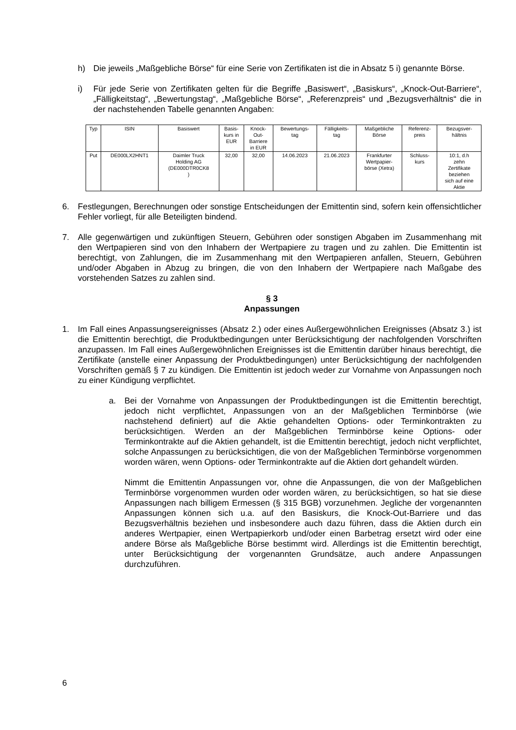h) Die jeweils „Maßgebliche Börse“ für eine Serie von Zertifikaten ist die in Absatz 5 i) genannte Börse.
i) Für jede Serie von Zertifikaten gelten für die Begriffe „Basiswert“, „Basiskurs“, „Knock-Out-Barriere“, „Fälligkeitstag“, „Bewertungstag“, „Maßgebliche Börse“, „Referenzpreis“ und „Bezugsverhältnis“ die in der nachstehenden Tabelle genannten Angaben:
| Typ | ISIN | Basiswert | Basis- kurs in EUR | Knock- Out- Barriere in EUR | Bewertungs- tag | Fälligkeits- tag | Maßgebliche Börse | Referenz- preis | Bezugsver- hältnis |
| --- | --- | --- | --- | --- | --- | --- | --- | --- | --- |
| Put | DE000LX2HNT1 | Daimler Truck Holding AG (DE000DTR0CK8 ) | 32,00 | 32,00 | 14.06.2023 | 21.06.2023 | Frankfurter Wertpapier- börse (Xetra) | Schluss- kurs | 10:1, d.h zehn Zertifikate beziehen sich auf eine Aktie |
6. Festlegungen, Berechnungen oder sonstige Entscheidungen der Emittentin sind, sofern kein offensichtlicher Fehler vorliegt, für alle Beteiligten bindend.
7. Alle gegenwärtigen und zukünftigen Steuern, Gebühren oder sonstigen Abgaben im Zusammenhang mit den Wertpapieren sind von den Inhabern der Wertpapiere zu tragen und zu zahlen. Die Emittentin ist berechtigt, von Zahlungen, die im Zusammenhang mit den Wertpapieren anfallen, Steuern, Gebühren und/oder Abgaben in Abzug zu bringen, die von den Inhabern der Wertpapiere nach Maßgabe des vorstehenden Satzes zu zahlen sind.
§ 3
Anpassungen
1. Im Fall eines Anpassungsereignisses (Absatz 2.) oder eines Außergewöhnlichen Ereignisses (Absatz 3.) ist die Emittentin berechtigt, die Produktbedingungen unter Berücksichtigung der nachfolgenden Vorschriften anzupassen. Im Fall eines Außergewöhnlichen Ereignisses ist die Emittentin darüber hinaus berechtigt, die Zertifikate (anstelle einer Anpassung der Produktbedingungen) unter Berücksichtigung der nachfolgenden Vorschriften gemäß § 7 zu kündigen. Die Emittentin ist jedoch weder zur Vornahme von Anpassungen noch zu einer Kündigung verpflichtet.
a. Bei der Vornahme von Anpassungen der Produktbedingungen ist die Emittentin berechtigt, jedoch nicht verpflichtet, Anpassungen von an der Maßgeblichen Terminbörse (wie nachstehend definiert) auf die Aktie gehandelten Options- oder Terminkontrakten zu berücksichtigen. Werden an der Maßgeblichen Terminbörse keine Options- oder Terminkontrakte auf die Aktien gehandelt, ist die Emittentin berechtigt, jedoch nicht verpflichtet, solche Anpassungen zu berücksichtigen, die von der Maßgeblichen Terminbörse vorgenommen worden wären, wenn Options- oder Terminkontrakte auf die Aktien dort gehandelt würden.
Nimmt die Emittentin Anpassungen vor, ohne die Anpassungen, die von der Maßgeblichen Terminbörse vorgenommen wurden oder worden wären, zu berücksichtigen, so hat sie diese Anpassungen nach billigem Ermessen (§ 315 BGB) vorzunehmen. Jegliche der vorgenannten Anpassungen können sich u.a. auf den Basiskurs, die Knock-Out-Barriere und das Bezugsverhältnis beziehen und insbesondere auch dazu führen, dass die Aktien durch ein anderes Wertpapier, einen Wertpapierkorb und/oder einen Barbetrag ersetzt wird oder eine andere Börse als Maßgebliche Börse bestimmt wird. Allerdings ist die Emittentin berechtigt, unter Berücksichtigung der vorgenannten Grundsätze, auch andere Anpassungen durchzuführen.
6